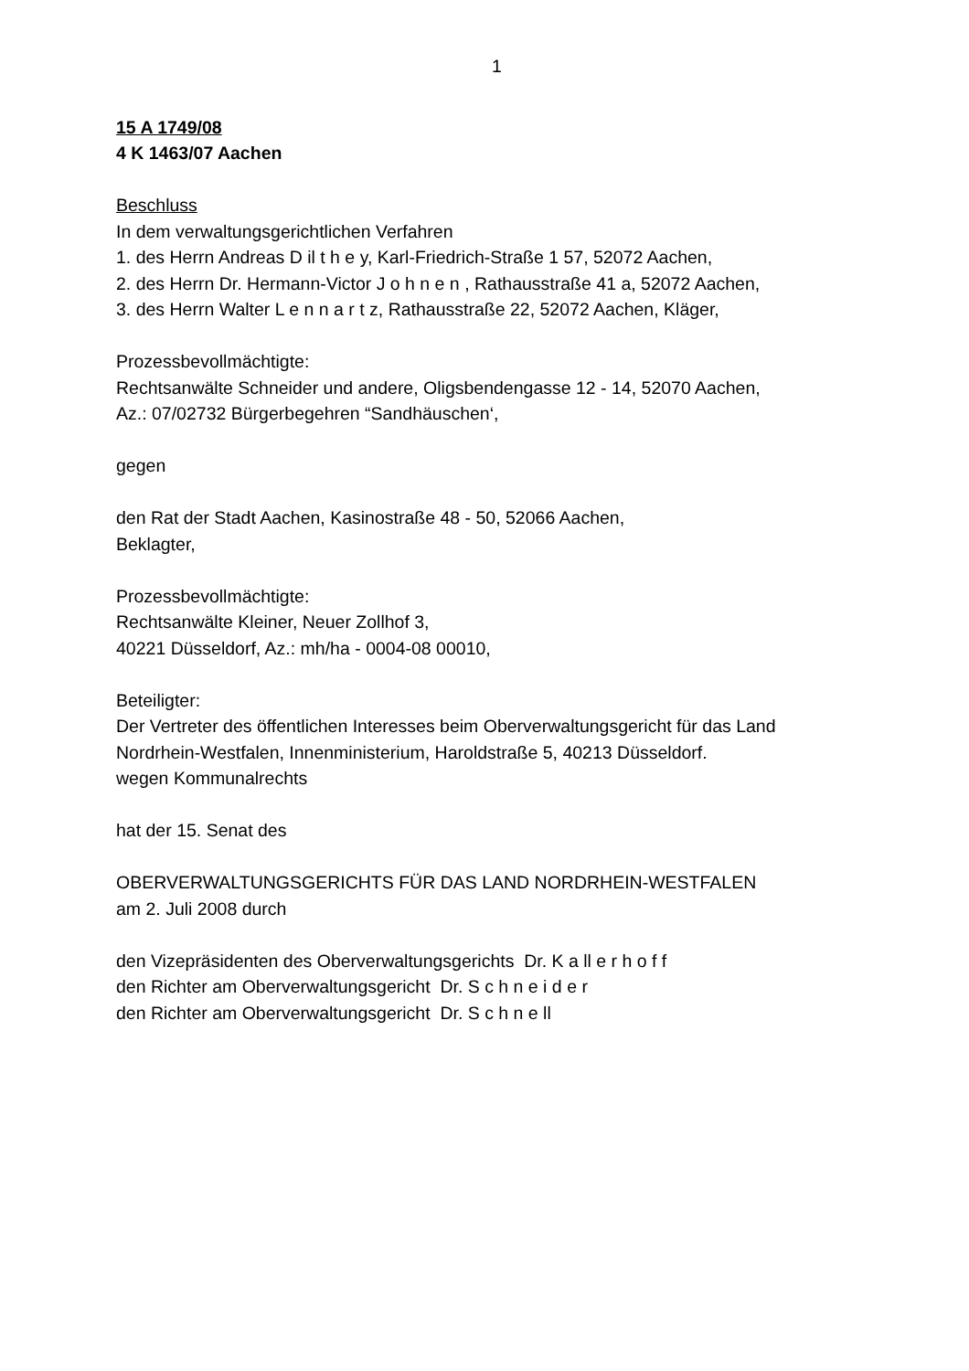1
15 A 1749/08
4 K 1463/07 Aachen
Beschluss
In dem verwaltungsgerichtlichen Verfahren
1. des Herrn Andreas D il t h e y, Karl-Friedrich-Straße 1 57, 52072 Aachen,
2. des Herrn Dr. Hermann-Victor J o h n e n , Rathausstraße 41 a, 52072 Aachen,
3. des Herrn Walter L e n n a r t z, Rathausstraße 22, 52072 Aachen, Kläger,
Prozessbevollmächtigte:
Rechtsanwälte Schneider und andere, Oligsbendengasse 12 - 14, 52070 Aachen,
Az.: 07/02732 Bürgerbegehren “Sandhäuschen‘,
gegen
den Rat der Stadt Aachen, Kasinostraße 48 - 50, 52066 Aachen,
Beklagter,
Prozessbevollmächtigte:
Rechtsanwälte Kleiner, Neuer Zollhof 3,
40221 Düsseldorf, Az.: mh/ha - 0004-08 00010,
Beteiligter:
Der Vertreter des öffentlichen Interesses beim Oberverwaltungsgericht für das Land Nordrhein-Westfalen, Innenministerium, Haroldstraße 5, 40213 Düsseldorf.
wegen Kommunalrechts
hat der 15. Senat des
OBERVERWALTUNGSGERICHTS FÜR DAS LAND NORDRHEIN-WESTFALEN
am 2. Juli 2008 durch
den Vizepräsidenten des Oberverwaltungsgerichts Dr. K a ll e r h o f f
den Richter am Oberverwaltungsgericht Dr. S c h n e i d e r
den Richter am Oberverwaltungsgericht Dr. S c h n e ll